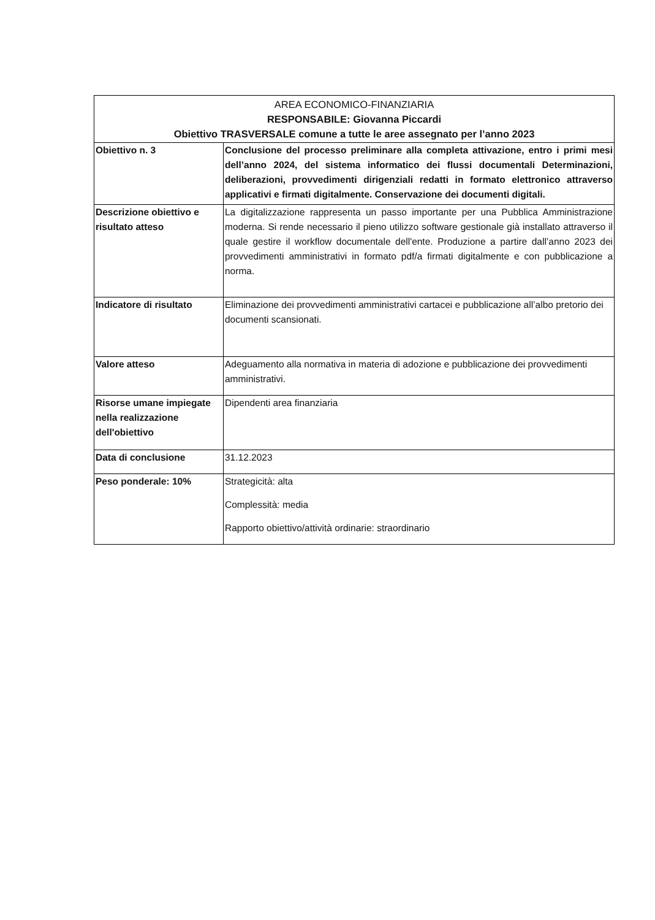| AREA ECONOMICO-FINANZIARIA RESPONSABILE: Giovanna Piccardi Obiettivo TRASVERSALE comune a tutte le aree assegnato per l’anno 2023 | |
| --- | --- |
| Obiettivo n. 3 | Conclusione del processo preliminare alla completa attivazione, entro i primi mesi dell’anno 2024, del sistema informatico dei flussi documentali Determinazioni, deliberazioni, provvedimenti dirigenziali redatti in formato elettronico attraverso applicativi e firmati digitalmente. Conservazione dei documenti digitali. |
| Descrizione obiettivo e risultato atteso | La digitalizzazione rappresenta un passo importante per una Pubblica Amministrazione moderna. Si rende necessario il pieno utilizzo software gestionale già installato attraverso il quale gestire il workflow documentale dell'ente. Produzione a partire dall’anno 2023 dei provvedimenti amministrativi in formato pdf/a firmati digitalmente e con pubblicazione a norma. |
| Indicatore di risultato | Eliminazione dei provvedimenti amministrativi cartacei e pubblicazione all’albo pretorio dei documenti scansionati. |
| Valore atteso | Adeguamento alla normativa in materia di adozione e pubblicazione dei provvedimenti amministrativi. |
| Risorse umane impiegate nella realizzazione dell'obiettivo | Dipendenti area finanziaria |
| Data di conclusione | 31.12.2023 |
| Peso ponderale: 10% | Strategicità: alta Complessità: media Rapporto obiettivo/attività ordinarie: straordinario |